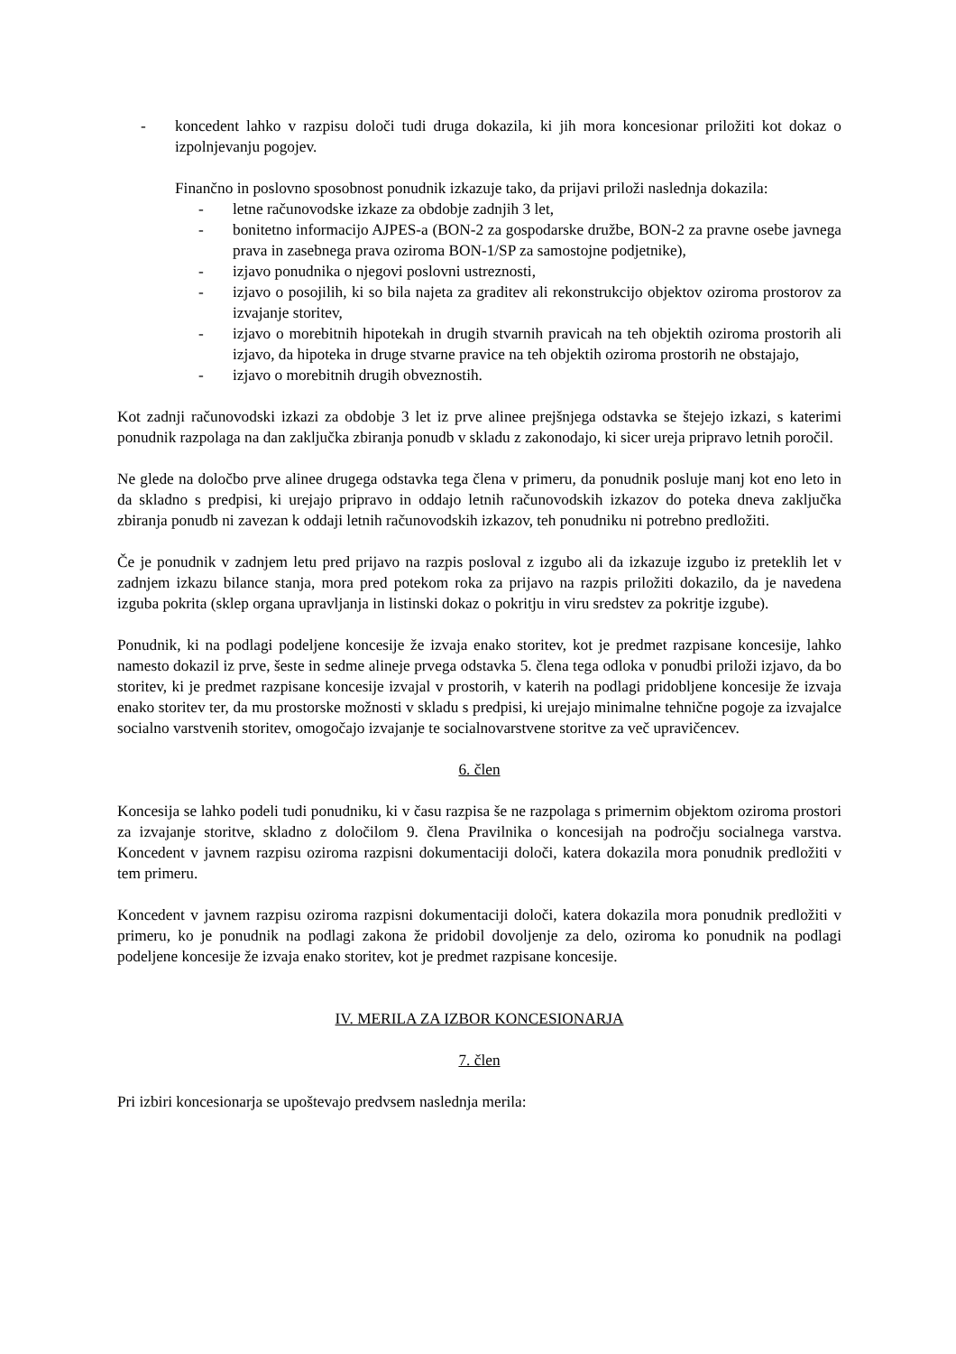- koncedent lahko v razpisu določi tudi druga dokazila, ki jih mora koncesionar priložiti kot dokaz o izpolnjevanju pogojev.
Finančno in poslovno sposobnost ponudnik izkazuje tako, da prijavi priloži naslednja dokazila:
- letne računovodske izkaze za obdobje zadnjih 3 let,
- bonitetno informacijo AJPES-a (BON-2 za gospodarske družbe, BON-2 za pravne osebe javnega prava in zasebnega prava oziroma BON-1/SP za samostojne podjetnike),
- izjavo ponudnika o njegovi poslovni ustreznosti,
- izjavo o posojilih, ki so bila najeta za graditev ali rekonstrukcijo objektov oziroma prostorov za izvajanje storitev,
- izjavo o morebitnih hipotekah in drugih stvarnih pravicah na teh objektih oziroma prostorih ali izjavo, da hipoteka in druge stvarne pravice na teh objektih oziroma prostorih ne obstajajo,
- izjavo o morebitnih drugih obveznostih.
Kot zadnji računovodski izkazi za obdobje 3 let iz prve alinee prejšnjega odstavka se štejejo izkazi, s katerimi ponudnik razpolaga na dan zaključka zbiranja ponudb v skladu z zakonodajo, ki sicer ureja pripravo letnih poročil.
Ne glede na določbo prve alinee drugega odstavka tega člena v primeru, da ponudnik posluje manj kot eno leto in da skladno s predpisi, ki urejajo pripravo in oddajo letnih računovodskih izkazov do poteka dneva zaključka zbiranja ponudb ni zavezan k oddaji letnih računovodskih izkazov, teh ponudniku ni potrebno predložiti.
Če je ponudnik v zadnjem letu pred prijavo na razpis posloval z izgubo ali da izkazuje izgubo iz preteklih let v zadnjem izkazu bilance stanja, mora pred potekom roka za prijavo na razpis priložiti dokazilo, da je navedena izguba pokrita (sklep organa upravljanja in listinski dokaz o pokritju in viru sredstev za pokritje izgube).
Ponudnik, ki na podlagi podeljene koncesije že izvaja enako storitev, kot je predmet razpisane koncesije, lahko namesto dokazil iz prve, šeste in sedme alineje prvega odstavka 5. člena tega odloka v ponudbi priloži izjavo, da bo storitev, ki je predmet razpisane koncesije izvajal v prostorih, v katerih na podlagi pridobljene koncesije že izvaja enako storitev ter, da mu prostorske možnosti v skladu s predpisi, ki urejajo minimalne tehnične pogoje za izvajalce socialno varstvenih storitev, omogočajo izvajanje te socialnovarstvene storitve za več upravičencev.
6. člen
Koncesija se lahko podeli tudi ponudniku, ki v času razpisa še ne razpolaga s primernim objektom oziroma prostori za izvajanje storitve, skladno z določilom 9. člena Pravilnika o koncesijah na področju socialnega varstva. Koncedent v javnem razpisu oziroma razpisni dokumentaciji določi, katera dokazila mora ponudnik predložiti v tem primeru.
Koncedent v javnem razpisu oziroma razpisni dokumentaciji določi, katera dokazila mora ponudnik predložiti v primeru, ko je ponudnik na podlagi zakona že pridobil dovoljenje za delo, oziroma ko ponudnik na podlagi podeljene koncesije že izvaja enako storitev, kot je predmet razpisane koncesije.
IV. MERILA ZA IZBOR KONCESIONARJA
7. člen
Pri izbiri koncesionarja se upoštevajo predvsem naslednja merila: